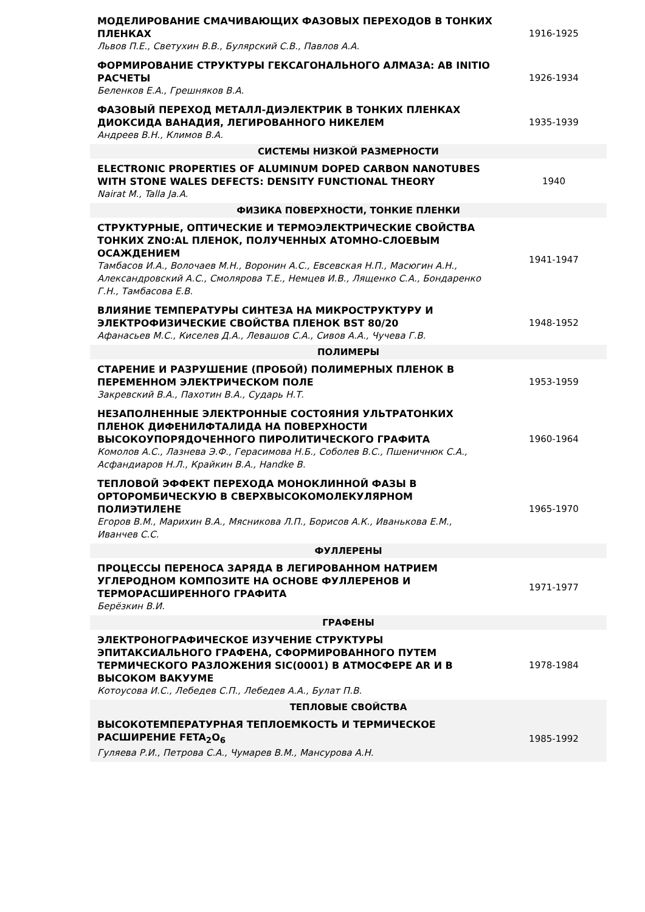| МОДЕЛИРОВАНИЕ СМАЧИВАЮЩИХ ФАЗОВЫХ ПЕРЕХОДОВ В ТОНКИХ ПЛЕНКАХ Львов П.Е., Светухин В.В., Булярский С.В., Павлов А.А. | 1916-1925 |
| ФОРМИРОВАНИЕ СТРУКТУРЫ ГЕКСАГОНАЛЬНОГО АЛМАЗА: AB INITIO РАСЧЕТЫ Беленков Е.А., Грешняков В.А. | 1926-1934 |
| ФАЗОВЫЙ ПЕРЕХОД МЕТАЛЛ-ДИЭЛЕКТРИК В ТОНКИХ ПЛЕНКАХ ДИОКСИДА ВАНАДИЯ, ЛЕГИРОВАННОГО НИКЕЛЕМ Андреев В.Н., Климов В.А. | 1935-1939 |
| СИСТЕМЫ НИЗКОЙ РАЗМЕРНОСТИ | |
| ELECTRONIC PROPERTIES OF ALUMINUM DOPED CARBON NANOTUBES WITH STONE WALES DEFECTS: DENSITY FUNCTIONAL THEORY Nairat M., Talla Ja.A. | 1940 |
| ФИЗИКА ПОВЕРХНОСТИ, ТОНКИЕ ПЛЕНКИ | |
| СТРУКТУРНЫЕ, ОПТИЧЕСКИЕ И ТЕРМОЭЛЕКТРИЧЕСКИЕ СВОЙСТВА ТОНКИХ ZNO:AL ПЛЕНОК, ПОЛУЧЕННЫХ АТОМНО-СЛОЕВЫМ ОСАЖДЕНИЕМ Тамбасов И.А., Волочаев М.Н., Воронин А.С., Евсевская Н.П., Масюгин А.Н., Александровский А.С., Смолярова Т.Е., Немцев И.В., Лященко С.А., Бондаренко Г.Н., Тамбасова Е.В. | 1941-1947 |
| ВЛИЯНИЕ ТЕМПЕРАТУРЫ СИНТЕЗА НА МИКРОСТРУКТУРУ И ЭЛЕКТРОФИЗИЧЕСКИЕ СВОЙСТВА ПЛЕНОК BST 80/20 Афанасьев М.С., Киселев Д.А., Левашов С.А., Сивов А.А., Чучева Г.В. | 1948-1952 |
| ПОЛИМЕРЫ | |
| СТАРЕНИЕ И РАЗРУШЕНИЕ (ПРОБОЙ) ПОЛИМЕРНЫХ ПЛЕНОК В ПЕРЕМЕННОМ ЭЛЕКТРИЧЕСКОМ ПОЛЕ Закревский В.А., Пахотин В.А., Сударь Н.Т. | 1953-1959 |
| НЕЗАПОЛНЕННЫЕ ЭЛЕКТРОННЫЕ СОСТОЯНИЯ УЛЬТРАТОНКИХ ПЛЕНОК ДИФЕНИЛФТАЛИДА НА ПОВЕРХНОСТИ ВЫСОКОУПОРЯДОЧЕННОГО ПИРОЛИТИЧЕСКОГО ГРАФИТА Комолов А.С., Лазнева Э.Ф., Герасимова Н.Б., Соболев В.С., Пшеничнюк С.А., Асфандиаров Н.Л., Крайкин В.А., Handke B. | 1960-1964 |
| ТЕПЛОВОЙ ЭФФЕКТ ПЕРЕХОДА МОНОКЛИННОЙ ФАЗЫ В ОРТОРОМБИЧЕСКУЮ В СВЕРХВЫСОКОМОЛЕКУЛЯРНОМ ПОЛИЭТИЛЕНЕ Егоров В.М., Марихин В.А., Мясникова Л.П., Борисов А.К., Иванькова Е.М., Иванчев С.С. | 1965-1970 |
| ФУЛЛЕРЕНЫ | |
| ПРОЦЕССЫ ПЕРЕНОСА ЗАРЯДА В ЛЕГИРОВАННОМ НАТРИЕМ УГЛЕРОДНОМ КОМПОЗИТЕ НА ОСНОВЕ ФУЛЛЕРЕНОВ И ТЕРМОРАСШИРЕННОГО ГРАФИТА Берёзкин В.И. | 1971-1977 |
| ГРАФЕНЫ | |
| ЭЛЕКТРОНОГРАФИЧЕСКОЕ ИЗУЧЕНИЕ СТРУКТУРЫ ЭПИТАКСИАЛЬНОГО ГРАФЕНА, СФОРМИРОВАННОГО ПУТЕМ ТЕРМИЧЕСКОГО РАЗЛОЖЕНИЯ SIC(0001) В АТМОСФЕРЕ AR И В ВЫСОКОМ ВАКУУМЕ Котоусова И.С., Лебедев С.П., Лебедев А.А., Булат П.В. | 1978-1984 |
| ТЕПЛОВЫЕ СВОЙСТВА | |
| ВЫСОКОТЕМПЕРАТУРНАЯ ТЕПЛОЕМКОСТЬ И ТЕРМИЧЕСКОЕ РАСШИРЕНИЕ FETA<sub>2</sub>O<sub>6</sub> Гуляева Р.И., Петрова С.А., Чумарев В.М., Мансурова А.Н. | 1985-1992 |